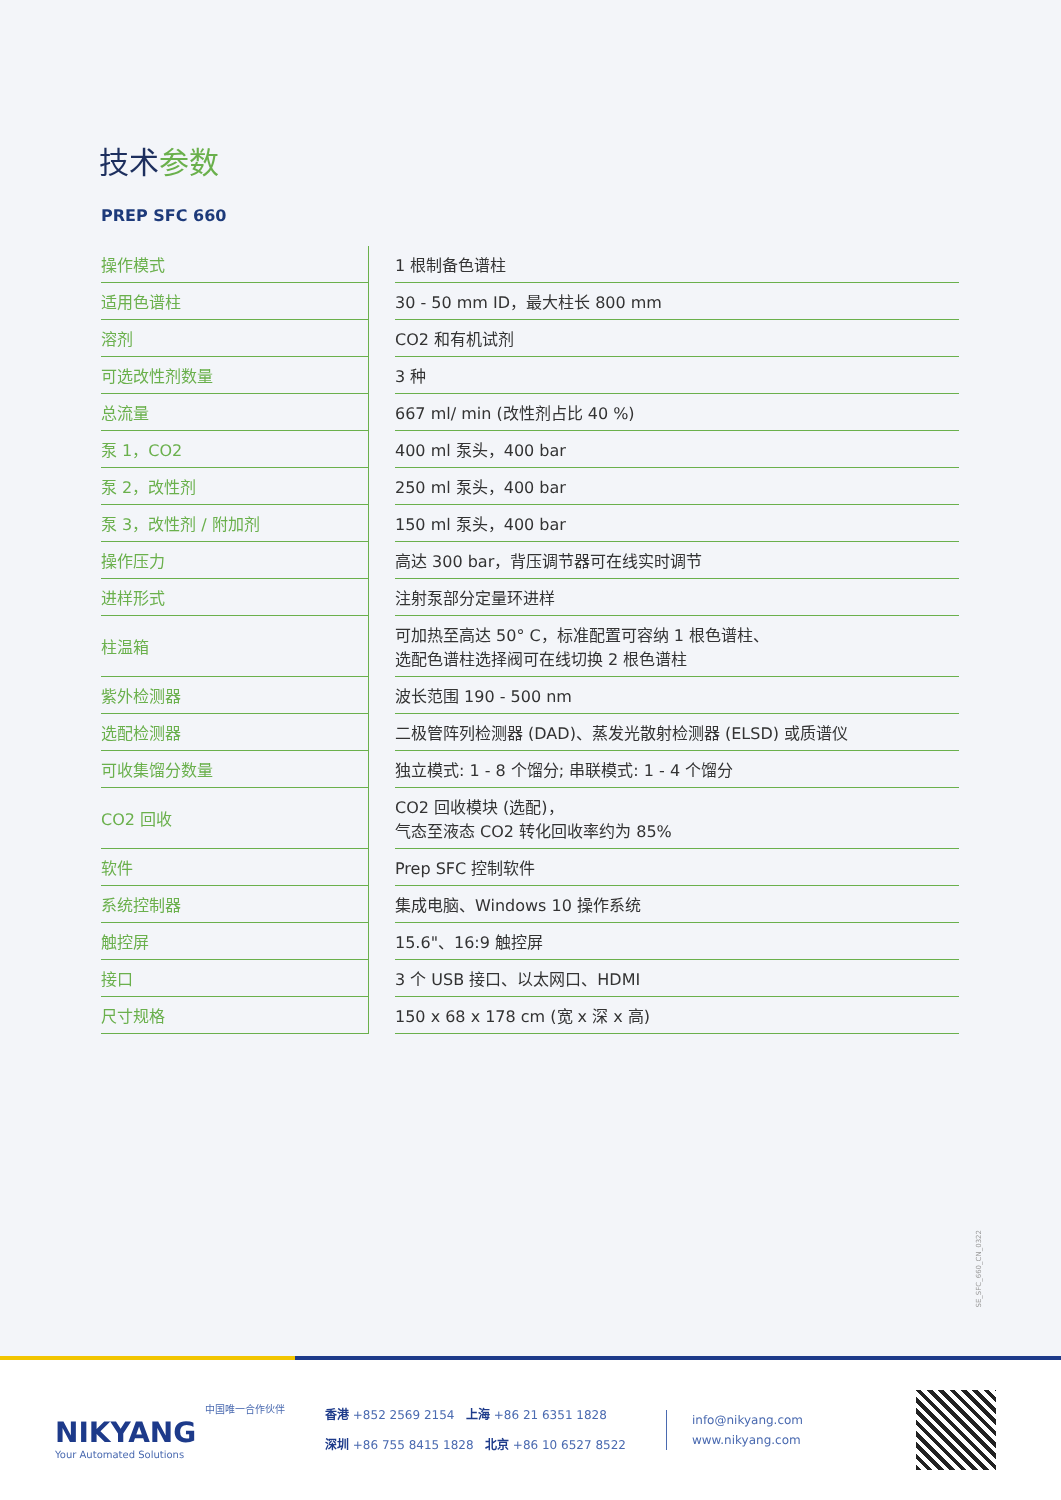技术参数
PREP SFC 660
| 操作模式 | | 1 根制备色谱柱 |
| 适用色谱柱 | | 30 - 50 mm ID，最大柱长 800 mm |
| 溶剂 | | CO2 和有机试剂 |
| 可选改性剂数量 | | 3 种 |
| 总流量 | | 667 ml/ min (改性剂占比 40 %) |
| 泵 1，CO2 | | 400 ml 泵头，400 bar |
| 泵 2，改性剂 | | 250 ml 泵头，400 bar |
| 泵 3，改性剂 / 附加剂 | | 150 ml 泵头，400 bar |
| 操作压力 | | 高达 300 bar，背压调节器可在线实时调节 |
| 进样形式 | | 注射泵部分定量环进样 |
| 柱温箱 | | 可加热至高达 50° C，标准配置可容纳 1 根色谱柱、 选配色谱柱选择阀可在线切换 2 根色谱柱 |
| 紫外检测器 | | 波长范围 190 - 500 nm |
| 选配检测器 | | 二极管阵列检测器 (DAD)、蒸发光散射检测器 (ELSD) 或质谱仪 |
| 可收集馏分数量 | | 独立模式: 1 - 8 个馏分; 串联模式: 1 - 4 个馏分 |
| CO2 回收 | | CO2 回收模块 (选配)， 气态至液态 CO2 转化回收率约为 85% |
| 软件 | | Prep SFC 控制软件 |
| 系统控制器 | | 集成电脑、Windows 10 操作系统 |
| 触控屏 | | 15.6"、16:9 触控屏 |
| 接口 | | 3 个 USB 接口、以太网口、HDMI |
| 尺寸规格 | | 150 x 68 x 178 cm (宽 x 深 x 高) |
SE_SFC_660_CN_0322
中国唯一合作伙伴
NIKYANG
Your Automated Solutions
香港 +852 2569 2154 上海 +86 21 6351 1828
深圳 +86 755 8415 1828 北京 +86 10 6527 8522
info@nikyang.com
www.nikyang.com